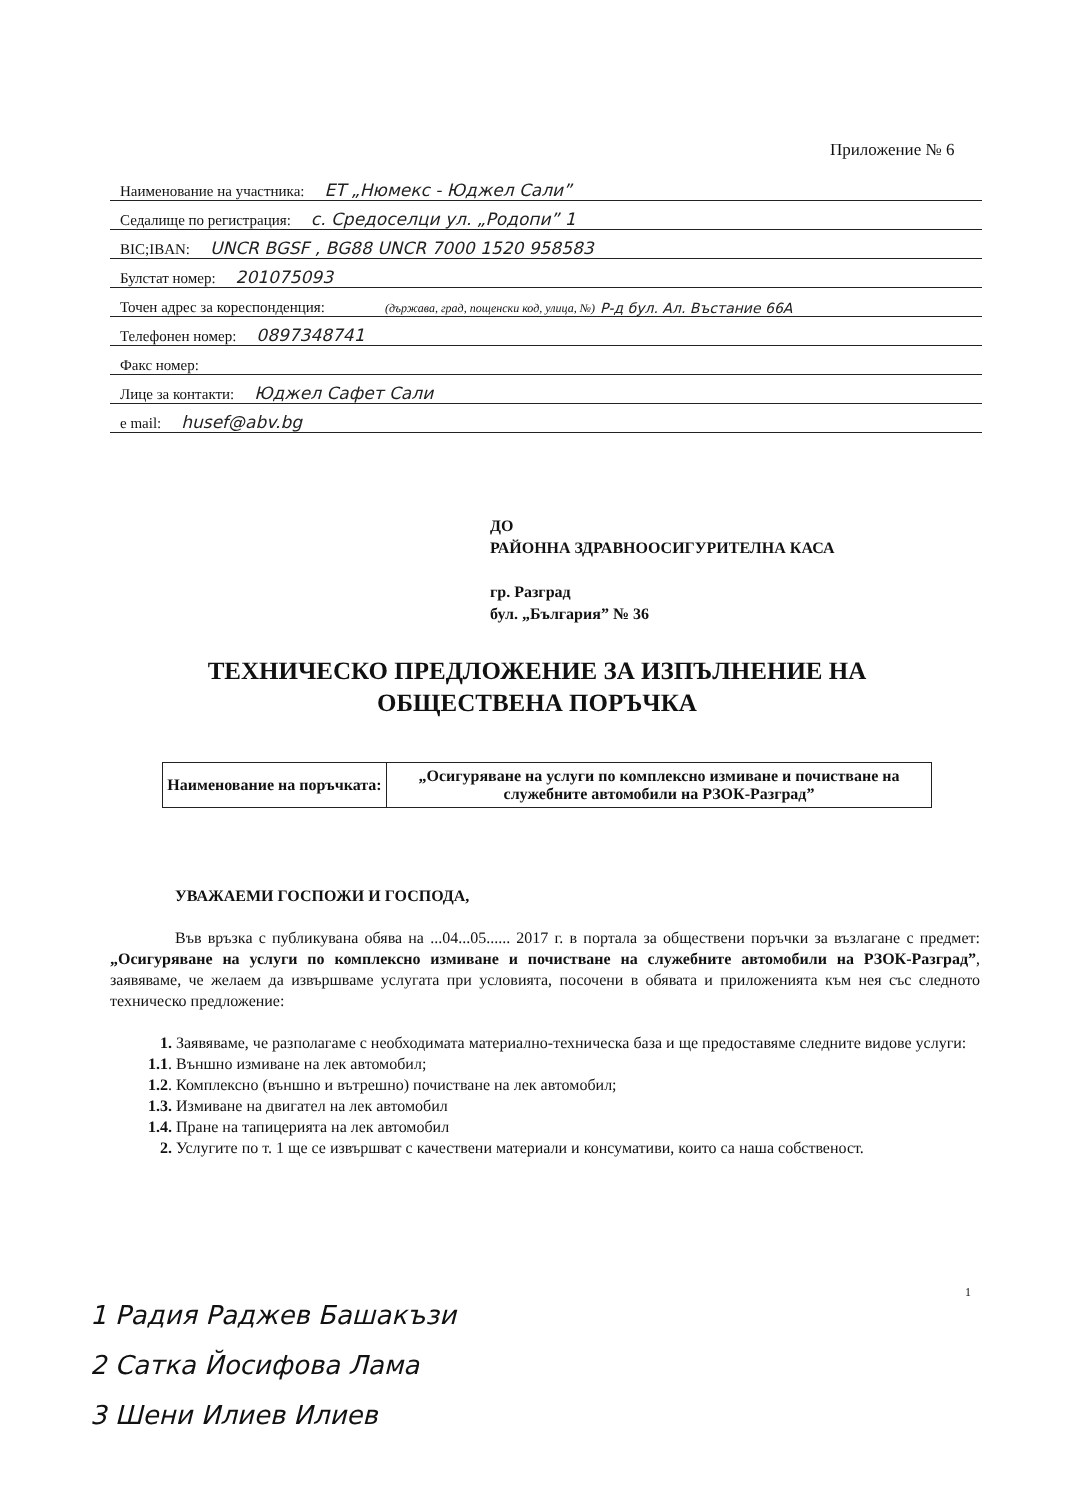Приложение № 6
Наименование на участника: ЕТ „Нюмекс - Юджел Сали”
Седалище по регистрация: с. Средоселци ул. „Родопи” 1
BIC;IBAN: UNCR BGSF , BG88 UNCR 7000 1520 958583
Булстат номер: 201075093
Точен адрес за кореспонденция: (държава, град, пощенски код, улица, №) Р-д бул. Ал. Въстание 66А
Телефонен номер: 0897348741
Факс номер:
Лице за контакти: Юджел Сафет Сали
e mail: husef@abv.bg
ДО
РАЙОННА ЗДРАВНООСИГУРИТЕЛНА КАСА
гр. Разград
бул. „България” № 36
ТЕХНИЧЕСКО ПРЕДЛОЖЕНИЕ ЗА ИЗПЪЛНЕНИЕ НА
ОБЩЕСТВЕНА ПОРЪЧКА
| Наименование на поръчката: | „Осигуряване на услуги по комплексно измиване и почистване на служебните автомобили на РЗОК-Разград” |
УВАЖАЕМИ ГОСПОЖИ И ГОСПОДА,
Във връзка с публикувана обява на ...04...05...... 2017 г. в портала за обществени поръчки за възлагане с предмет:„Осигуряване на услуги по комплексно измиване и почистване на служебните автомобили на РЗОК-Разград”, заявяваме, че желаем да извършваме услугата при условията, посочени в обявата и приложенията към нея със следното техническо предложение:
1. Заявяваме, че разполагаме с необходимата материално-техническа база и ще предоставяме следните видове услуги:
1.1. Външно измиване на лек автомобил;
1.2. Комплексно (външно и вътрешно) почистване на лек автомобил;
1.3. Измиване на двигател на лек автомобил
1.4. Пране на тапицерията на лек автомобил
2. Услугите по т. 1 ще се извършват с качествени материали и консумативи, които са наша собственост.
1
1 Радия Раджев Башакъзи
2 Сатка Йосифова Лама
3 Шени Илиев Илиев